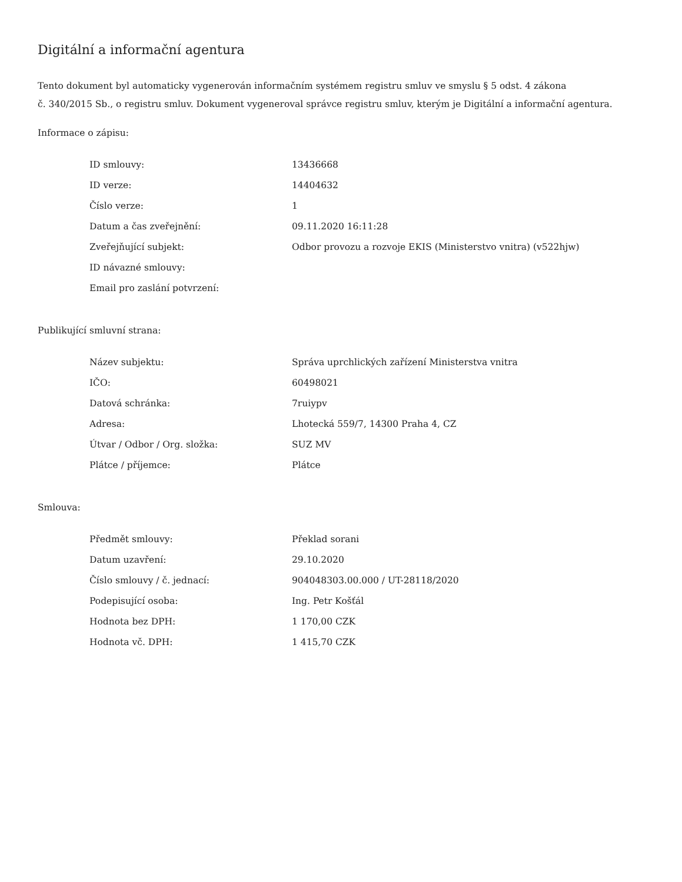Digitální a informační agentura
Tento dokument byl automaticky vygenerován informačním systémem registru smluv ve smyslu § 5 odst. 4 zákona
č. 340/2015 Sb., o registru smluv. Dokument vygeneroval správce registru smluv, kterým je Digitální a informační agentura.
Informace o zápisu:
| ID smlouvy: | 13436668 |
| ID verze: | 14404632 |
| Číslo verze: | 1 |
| Datum a čas zveřejnění: | 09.11.2020 16:11:28 |
| Zveřejňující subjekt: | Odbor provozu a rozvoje EKIS (Ministerstvo vnitra) (v522hjw) |
| ID návazné smlouvy: | |
| Email pro zaslání potvrzení: | |
Publikující smluvní strana:
| Název subjektu: | Správa uprchlických zařízení Ministerstva vnitra |
| IČO: | 60498021 |
| Datová schránka: | 7ruiypv |
| Adresa: | Lhotecká 559/7, 14300 Praha 4, CZ |
| Útvar / Odbor / Org. složka: | SUZ MV |
| Plátce / příjemce: | Plátce |
Smlouva:
| Předmět smlouvy: | Překlad sorani |
| Datum uzavření: | 29.10.2020 |
| Číslo smlouvy / č. jednací: | 904048303.00.000 / UT-28118/2020 |
| Podepisující osoba: | Ing. Petr Košťál |
| Hodnota bez DPH: | 1 170,00 CZK |
| Hodnota vč. DPH: | 1 415,70 CZK |